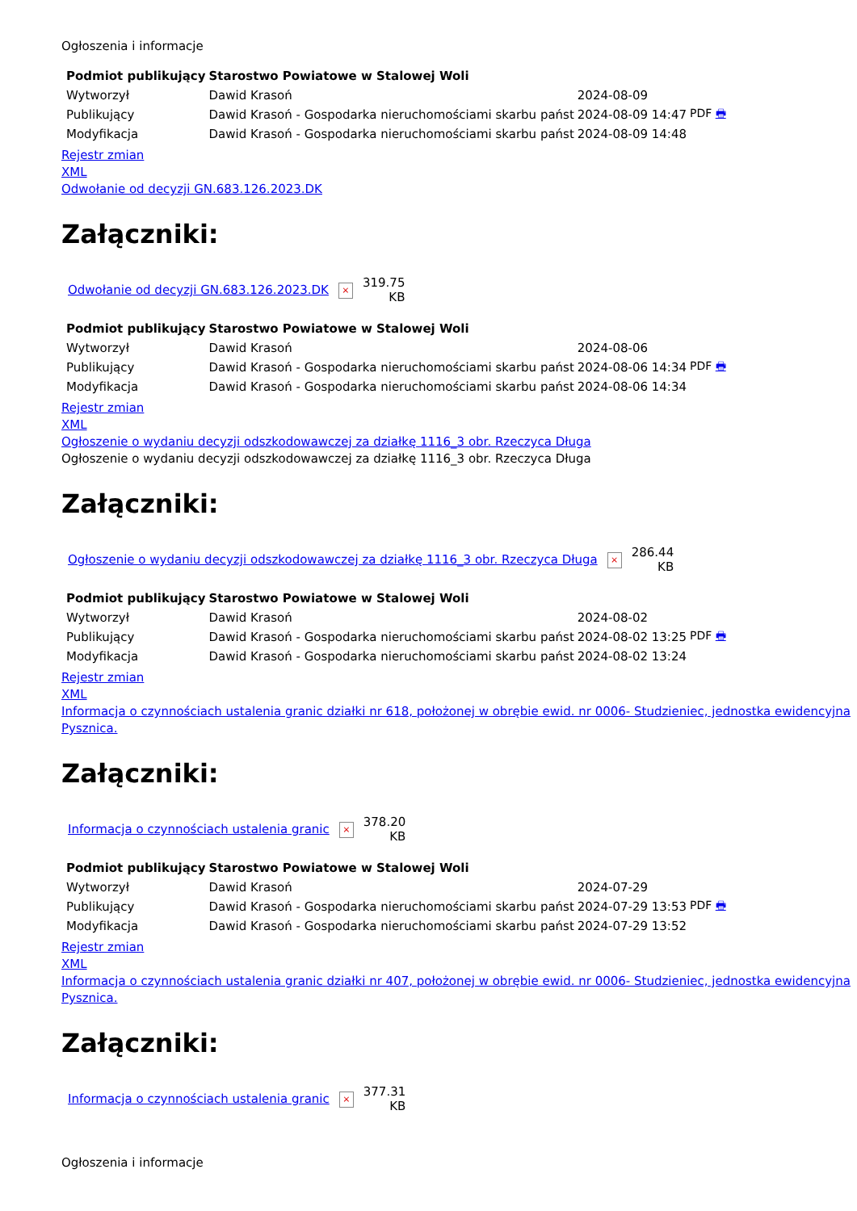Ogłoszenia i informacje
| Podmiot publikujący | Starostwo Powiatowe w Stalowej Woli | | |
| Wytworzył | Dawid Krasoń | 2024-08-09 | PDF 🖶 |
| Publikujący | Dawid Krasoń - Gospodarka nieruchomościami skarbu państ | 2024-08-09 14:47 | |
| Modyfikacja | Dawid Krasoń - Gospodarka nieruchomościami skarbu państ | 2024-08-09 14:48 | |
Rejestr zmian
XML
Odwołanie od decyzji GN.683.126.2023.DK
Załączniki:
| Odwołanie od decyzji GN.683.126.2023.DK | × | 319.75 KB |
| Podmiot publikujący | Starostwo Powiatowe w Stalowej Woli | | |
| Wytworzył | Dawid Krasoń | 2024-08-06 | PDF 🖶 |
| Publikujący | Dawid Krasoń - Gospodarka nieruchomościami skarbu państ | 2024-08-06 14:34 | |
| Modyfikacja | Dawid Krasoń - Gospodarka nieruchomościami skarbu państ | 2024-08-06 14:34 | |
Rejestr zmian
XML
Ogłoszenie o wydaniu decyzji odszkodowawczej za działkę 1116_3 obr. Rzeczyca Długa
Ogłoszenie o wydaniu decyzji odszkodowawczej za działkę 1116_3 obr. Rzeczyca Długa
Załączniki:
| Ogłoszenie o wydaniu decyzji odszkodowawczej za działkę 1116_3 obr. Rzeczyca Długa | × | 286.44 KB |
| Podmiot publikujący | Starostwo Powiatowe w Stalowej Woli | | |
| Wytworzył | Dawid Krasoń | 2024-08-02 | PDF 🖶 |
| Publikujący | Dawid Krasoń - Gospodarka nieruchomościami skarbu państ | 2024-08-02 13:25 | |
| Modyfikacja | Dawid Krasoń - Gospodarka nieruchomościami skarbu państ | 2024-08-02 13:24 | |
Rejestr zmian
XML
Informacja o czynnościach ustalenia granic działki nr 618, położonej w obrębie ewid. nr 0006- Studzieniec, jednostka ewidencyjna Pysznica.
Załączniki:
| Informacja o czynnościach ustalenia granic | × | 378.20 KB |
| Podmiot publikujący | Starostwo Powiatowe w Stalowej Woli | | |
| Wytworzył | Dawid Krasoń | 2024-07-29 | PDF 🖶 |
| Publikujący | Dawid Krasoń - Gospodarka nieruchomościami skarbu państ | 2024-07-29 13:53 | |
| Modyfikacja | Dawid Krasoń - Gospodarka nieruchomościami skarbu państ | 2024-07-29 13:52 | |
Rejestr zmian
XML
Informacja o czynnościach ustalenia granic działki nr 407, położonej w obrębie ewid. nr 0006- Studzieniec, jednostka ewidencyjna Pysznica.
Załączniki:
| Informacja o czynnościach ustalenia granic | × | 377.31 KB |
Ogłoszenia i informacje